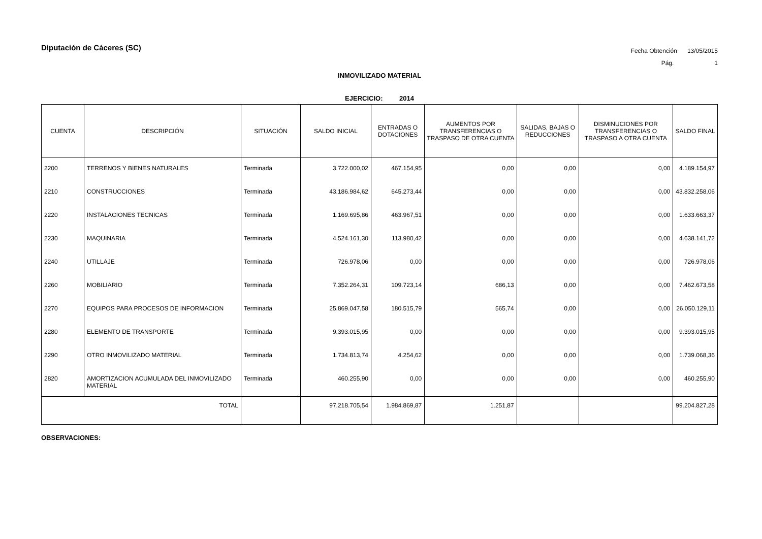Diputación de Cáceres (SC)
Fecha Obtención 13/05/2015
Pág. 1
INMOVILIZADO MATERIAL
EJERCICIO: 2014
| CUENTA | DESCRIPCIÓN | SITUACIÓN | SALDO INICIAL | ENTRADAS O DOTACIONES | AUMENTOS POR TRANSFERENCIAS O TRASPASO DE OTRA CUENTA | SALIDAS, BAJAS O REDUCCIONES | DISMINUCIONES POR TRANSFERENCIAS O TRASPASO A OTRA CUENTA | SALDO FINAL |
| --- | --- | --- | --- | --- | --- | --- | --- | --- |
| 2200 | TERRENOS Y BIENES NATURALES | Terminada | 3.722.000,02 | 467.154,95 | 0,00 | 0,00 | 0,00 | 4.189.154,97 |
| 2210 | CONSTRUCCIONES | Terminada | 43.186.984,62 | 645.273,44 | 0,00 | 0,00 | 0,00 | 43.832.258,06 |
| 2220 | INSTALACIONES TECNICAS | Terminada | 1.169.695,86 | 463.967,51 | 0,00 | 0,00 | 0,00 | 1.633.663,37 |
| 2230 | MAQUINARIA | Terminada | 4.524.161,30 | 113.980,42 | 0,00 | 0,00 | 0,00 | 4.638.141,72 |
| 2240 | UTILLAJE | Terminada | 726.978,06 | 0,00 | 0,00 | 0,00 | 0,00 | 726.978,06 |
| 2260 | MOBILIARIO | Terminada | 7.352.264,31 | 109.723,14 | 686,13 | 0,00 | 0,00 | 7.462.673,58 |
| 2270 | EQUIPOS PARA PROCESOS DE INFORMACION | Terminada | 25.869.047,58 | 180.515,79 | 565,74 | 0,00 | 0,00 | 26.050.129,11 |
| 2280 | ELEMENTO DE TRANSPORTE | Terminada | 9.393.015,95 | 0,00 | 0,00 | 0,00 | 0,00 | 9.393.015,95 |
| 2290 | OTRO INMOVILIZADO MATERIAL | Terminada | 1.734.813,74 | 4.254,62 | 0,00 | 0,00 | 0,00 | 1.739.068,36 |
| 2820 | AMORTIZACION ACUMULADA DEL INMOVILIZADO MATERIAL | Terminada | 460.255,90 | 0,00 | 0,00 | 0,00 | 0,00 | 460.255,90 |
| TOTAL | | | 97.218.705,54 | 1.984.869,87 | 1.251,87 | | | 99.204.827,28 |
OBSERVACIONES: